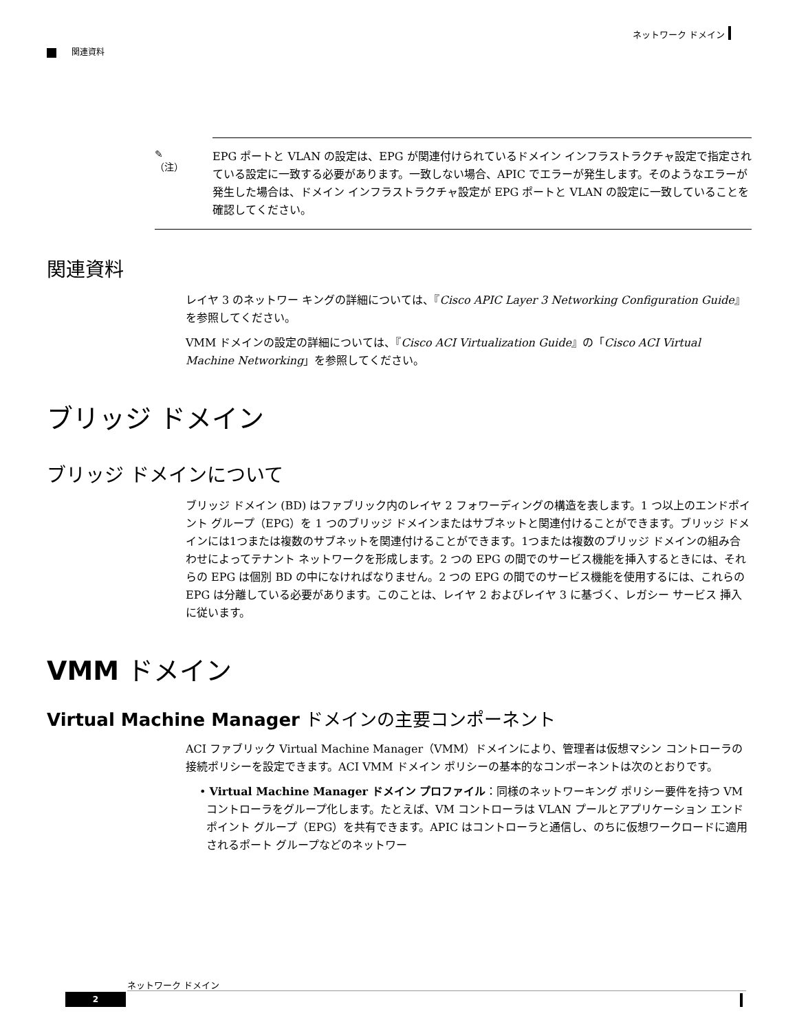ネットワーク ドメイン
関連資料
✎
（注）
EPG ポートと VLAN の設定は、EPG が関連付けられているドメイン インフラストラクチャ設定で指定されている設定に一致する必要があります。一致しない場合、APIC でエラーが発生します。そのようなエラーが発生した場合は、ドメイン インフラストラクチャ設定が EPG ポートと VLAN の設定に一致していることを確認してください。
関連資料
レイヤ 3 のネットワー キングの詳細については、『Cisco APIC Layer 3 Networking Configuration Guide』 を参照してください。
VMM ドメインの設定の詳細については、『Cisco ACI Virtualization Guide』の「Cisco ACI Virtual Machine Networking」を参照してください。
ブリッジ ドメイン
ブリッジ ドメインについて
ブリッジ ドメイン (BD) はファブリック内のレイヤ 2 フォワーディングの構造を表します。1 つ以上のエンドポイント グループ（EPG）を 1 つのブリッジ ドメインまたはサブネットと関連付けることができます。ブリッジ ドメインには1つまたは複数のサブネットを関連付けることができます。1つまたは複数のブリッジ ドメインの組み合わせによってテナント ネットワークを形成します。2 つの EPG の間でのサービス機能を挿入するときには、それらの EPG は個別 BD の中になければなりません。2 つの EPG の間でのサービス機能を使用するには、これらの EPG は分離している必要があります。このことは、レイヤ 2 およびレイヤ 3 に基づく、レガシー サービス 挿入に従います。
VMM ドメイン
Virtual Machine Manager ドメインの主要コンポーネント
ACI ファブリック Virtual Machine Manager（VMM）ドメインにより、管理者は仮想マシン コントローラの接続ポリシーを設定できます。ACI VMM ドメイン ポリシーの基本的なコンポーネントは次のとおりです。
• Virtual Machine Manager ドメイン プロファイル：同様のネットワーキング ポリシー要件を持つ VM コントローラをグループ化します。たとえば、VM コントローラは VLAN プールとアプリケーション エンドポイント グループ（EPG）を共有できます。APIC はコントローラと通信し、のちに仮想ワークロードに適用されるポート グループなどのネットワー
ネットワーク ドメイン
2